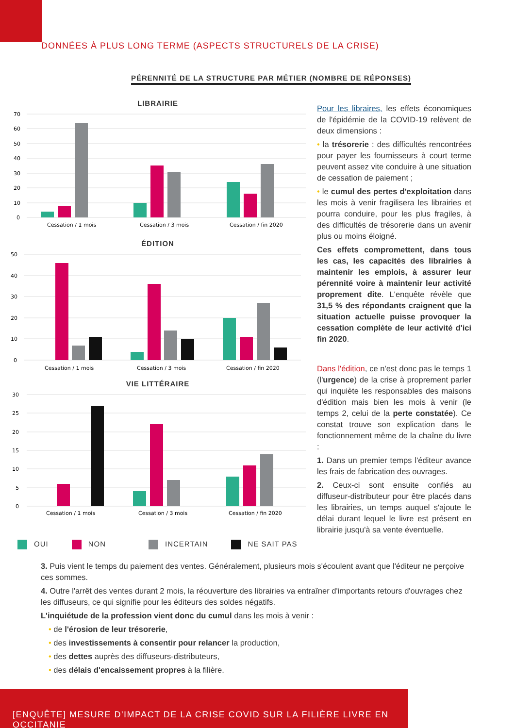DONNÉES À PLUS LONG TERME (ASPECTS STRUCTURELS DE LA CRISE)
PÉRENNITÉ DE LA STRUCTURE PAR MÉTIER (NOMBRE DE RÉPONSES)
LIBRAIRIE
70
60
50
40
30
20
10
0
Cessation / 1 mois
Cessation / 3 mois
Cessation / fin 2020
ÉDITION
50
40
30
20
10
0
Cessation / 1 mois
Cessation / 3 mois
Cessation / fin 2020
VIE LITTÉRAIRE
30
25
20
15
10
5
0
Cessation / 1 mois
Cessation / 3 mois
Cessation / fin 2020
OUI NON INCERTAIN NE SAIT PAS
Pour les libraires, les effets économiques de l'épidémie de la COVID-19 relèvent de deux dimensions :
• la trésorerie : des difficultés rencontrées pour payer les fournisseurs à court terme peuvent assez vite conduire à une situation de cessation de paiement ;
• le cumul des pertes d'exploitation dans les mois à venir fragilisera les librairies et pourra conduire, pour les plus fragiles, à des difficultés de trésorerie dans un avenir plus ou moins éloigné.
Ces effets compromettent, dans tous les cas, les capacités des librairies à maintenir les emplois, à assurer leur pérennité voire à maintenir leur activité proprement dite. L'enquête révèle que 31,5 % des répondants craignent que la situation actuelle puisse provoquer la cessation complète de leur activité d'ici fin 2020.
Dans l'édition, ce n'est donc pas le temps 1 (l'urgence) de la crise à proprement parler qui inquiète les responsables des maisons d'édition mais bien les mois à venir (le temps 2, celui de la perte constatée). Ce constat trouve son explication dans le fonctionnement même de la chaîne du livre :
1. Dans un premier temps l'éditeur avance les frais de fabrication des ouvrages.
2. Ceux-ci sont ensuite confiés au diffuseur-distributeur pour être placés dans les librairies, un temps auquel s'ajoute le délai durant lequel le livre est présent en librairie jusqu'à sa vente éventuelle.
3. Puis vient le temps du paiement des ventes. Généralement, plusieurs mois s'écoulent avant que l'éditeur ne perçoive ces sommes.
4. Outre l'arrêt des ventes durant 2 mois, la réouverture des librairies va entraîner d'importants retours d'ouvrages chez les diffuseurs, ce qui signifie pour les éditeurs des soldes négatifs.
L'inquiétude de la profession vient donc du cumul dans les mois à venir :
• de l'érosion de leur trésorerie,
• des investissements à consentir pour relancer la production,
• des dettes auprès des diffuseurs-distributeurs,
• des délais d'encaissement propres à la filière.
[ENQUÊTE] MESURE D'IMPACT DE LA CRISE COVID SUR LA FILIÈRE LIVRE EN OCCITANIE